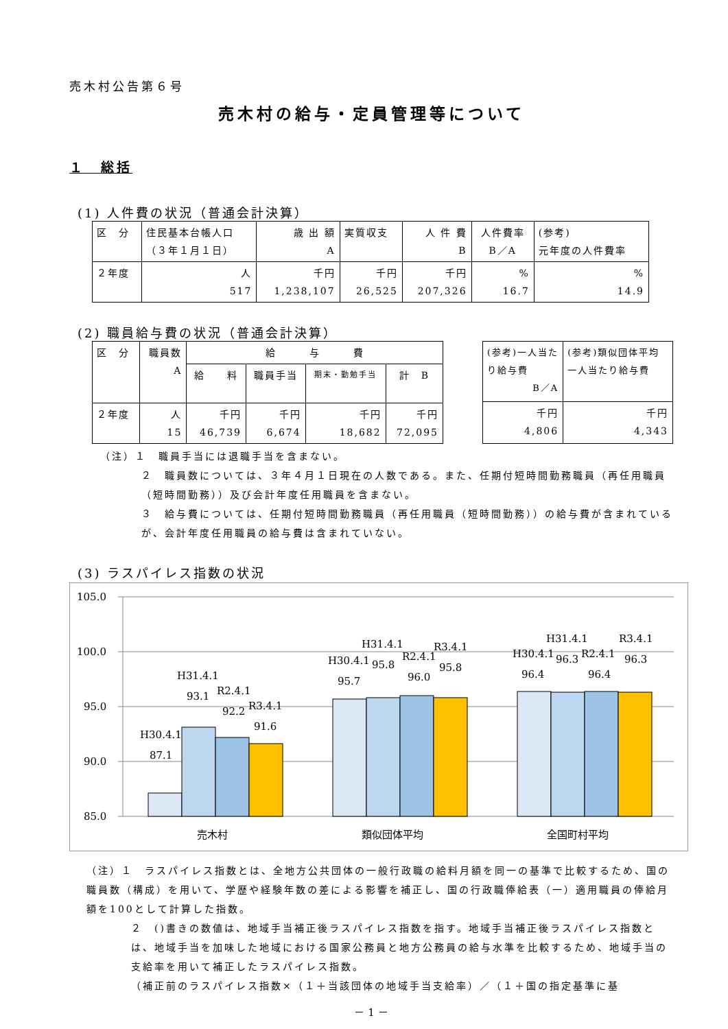売木村公告第６号
売木村の給与・定員管理等について
１　総括
(1) 人件費の状況（普通会計決算）
| 区 分 | 住民基本台帳人口 （３年１月１日） | 歳 出 額 A | 実質収支 | 人 件 費 B | 人件費率 B／A | (参考) 元年度の人件費率 |
| --- | --- | --- | --- | --- | --- | --- |
| ２年度 | 人 517 | 千円 1,238,107 | 千円 26,525 | 千円 207,326 | % 16.7 | % 14.9 |
(2) 職員給与費の状況（普通会計決算）
| 区 分 | 職員数 A | 給 与 費 | | | |
| --- | --- | --- | --- | --- | --- |
| | | 給 料 | 職員手当 | 期末・勤勉手当 | 計 B |
| ２年度 | 人 15 | 千円 46,739 | 千円 6,674 | 千円 18,682 | 千円 72,095 |
| (参考)一人当たり給与費 B／A | (参考)類似団体平均一人当たり給与費 |
| --- | --- |
| 千円 4,806 | 千円 4,343 |
（注）１　職員手当には退職手当を含まない。
２　職員数については、３年４月１日現在の人数である。また、任期付短時間勤務職員（再任用職員（短時間勤務））及び会計年度任用職員を含まない。
３　給与費については、任期付短時間勤務職員（再任用職員（短時間勤務））の給与費が含まれているが、会計年度任用職員の給与費は含まれていない。
(3) ラスパイレス指数の状況
105.0
100.0
95.0
90.0
85.0
H30.4.1
87.1
H31.4.1
93.1
R2.4.1
92.2
R3.4.1
91.6
H30.4.1
95.7
H31.4.1
95.8
R2.4.1
96.0
R3.4.1
95.8
H30.4.1
96.4
H31.4.1
96.3
R2.4.1
96.4
R3.4.1
96.3
売木村
類似団体平均
全国町村平均
（注）１　ラスパイレス指数とは、全地方公共団体の一般行政職の給料月額を同一の基準で比較するため、国の職員数（構成）を用いて、学歴や経験年数の差による影響を補正し、国の行政職俸給表（一）適用職員の俸給月額を100として計算した指数。
２　()書きの数値は、地域手当補正後ラスパイレス指数を指す。地域手当補正後ラスパイレス指数とは、地域手当を加味した地域における国家公務員と地方公務員の給与水準を比較するため、地域手当の支給率を用いて補正したラスパイレス指数。
（補正前のラスパイレス指数×（１＋当該団体の地域手当支給率）／（１＋国の指定基準に基
－ 1 －